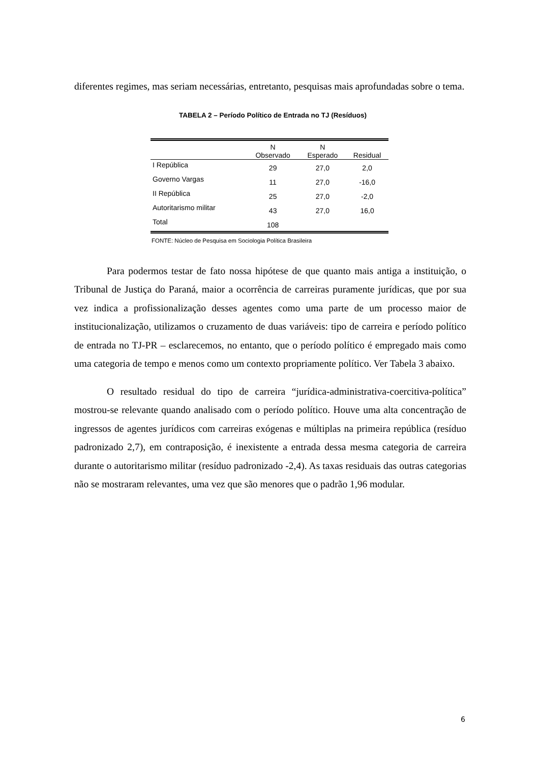diferentes regimes, mas seriam necessárias, entretanto, pesquisas mais aprofundadas sobre o tema.
TABELA 2 – Período Político de Entrada no TJ (Resíduos)
| | N Observado | N Esperado | Residual |
| --- | --- | --- | --- |
| I República | 29 | 27,0 | 2,0 |
| Governo Vargas | 11 | 27,0 | -16,0 |
| II República | 25 | 27,0 | -2,0 |
| Autoritarismo militar | 43 | 27,0 | 16,0 |
| Total | 108 | | |
FONTE: Núcleo de Pesquisa em Sociologia Política Brasileira
Para podermos testar de fato nossa hipótese de que quanto mais antiga a instituição, o Tribunal de Justiça do Paraná, maior a ocorrência de carreiras puramente jurídicas, que por sua vez indica a profissionalização desses agentes como uma parte de um processo maior de institucionalização, utilizamos o cruzamento de duas variáveis: tipo de carreira e período político de entrada no TJ-PR – esclarecemos, no entanto, que o período político é empregado mais como uma categoria de tempo e menos como um contexto propriamente político. Ver Tabela 3 abaixo.
O resultado residual do tipo de carreira “jurídica-administrativa-coercitiva-política” mostrou-se relevante quando analisado com o período político. Houve uma alta concentração de ingressos de agentes jurídicos com carreiras exógenas e múltiplas na primeira república (resíduo padronizado 2,7), em contraposição, é inexistente a entrada dessa mesma categoria de carreira durante o autoritarismo militar (resíduo padronizado -2,4). As taxas residuais das outras categorias não se mostraram relevantes, uma vez que são menores que o padrão 1,96 modular.
6